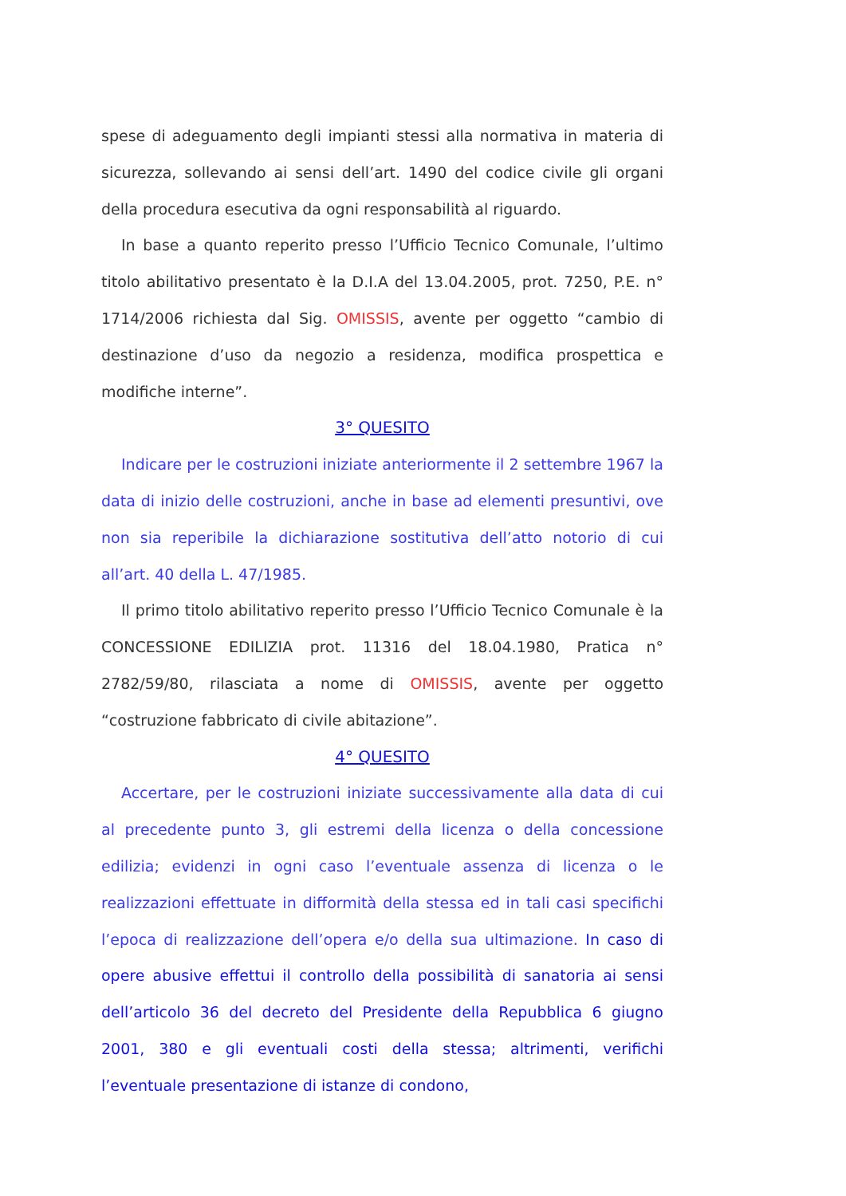spese di adeguamento degli impianti stessi alla normativa in materia di sicurezza, sollevando ai sensi dell’art. 1490 del codice civile gli organi della procedura esecutiva da ogni responsabilità al riguardo.
In base a quanto reperito presso l’Ufficio Tecnico Comunale, l’ultimo titolo abilitativo presentato è la D.I.A del 13.04.2005, prot. 7250, P.E. n° 1714/2006 richiesta dal Sig. OMISSIS, avente per oggetto “cambio di destinazione d’uso da negozio a residenza, modifica prospettica e modifiche interne”.
3° QUESITO
Indicare per le costruzioni iniziate anteriormente il 2 settembre 1967 la data di inizio delle costruzioni, anche in base ad elementi presuntivi, ove non sia reperibile la dichiarazione sostitutiva dell’atto notorio di cui all’art. 40 della L. 47/1985.
Il primo titolo abilitativo reperito presso l’Ufficio Tecnico Comunale è la CONCESSIONE EDILIZIA prot. 11316 del 18.04.1980, Pratica n° 2782/59/80, rilasciata a nome di OMISSIS, avente per oggetto “costruzione fabbricato di civile abitazione”.
4° QUESITO
Accertare, per le costruzioni iniziate successivamente alla data di cui al precedente punto 3, gli estremi della licenza o della concessione edilizia; evidenzi in ogni caso l’eventuale assenza di licenza o le realizzazioni effettuate in difformità della stessa ed in tali casi specifichi l’epoca di realizzazione dell’opera e/o della sua ultimazione. In caso di opere abusive effettui il controllo della possibilità di sanatoria ai sensi dell’articolo 36 del decreto del Presidente della Repubblica 6 giugno 2001, 380 e gli eventuali costi della stessa; altrimenti, verifichi l’eventuale presentazione di istanze di condono,